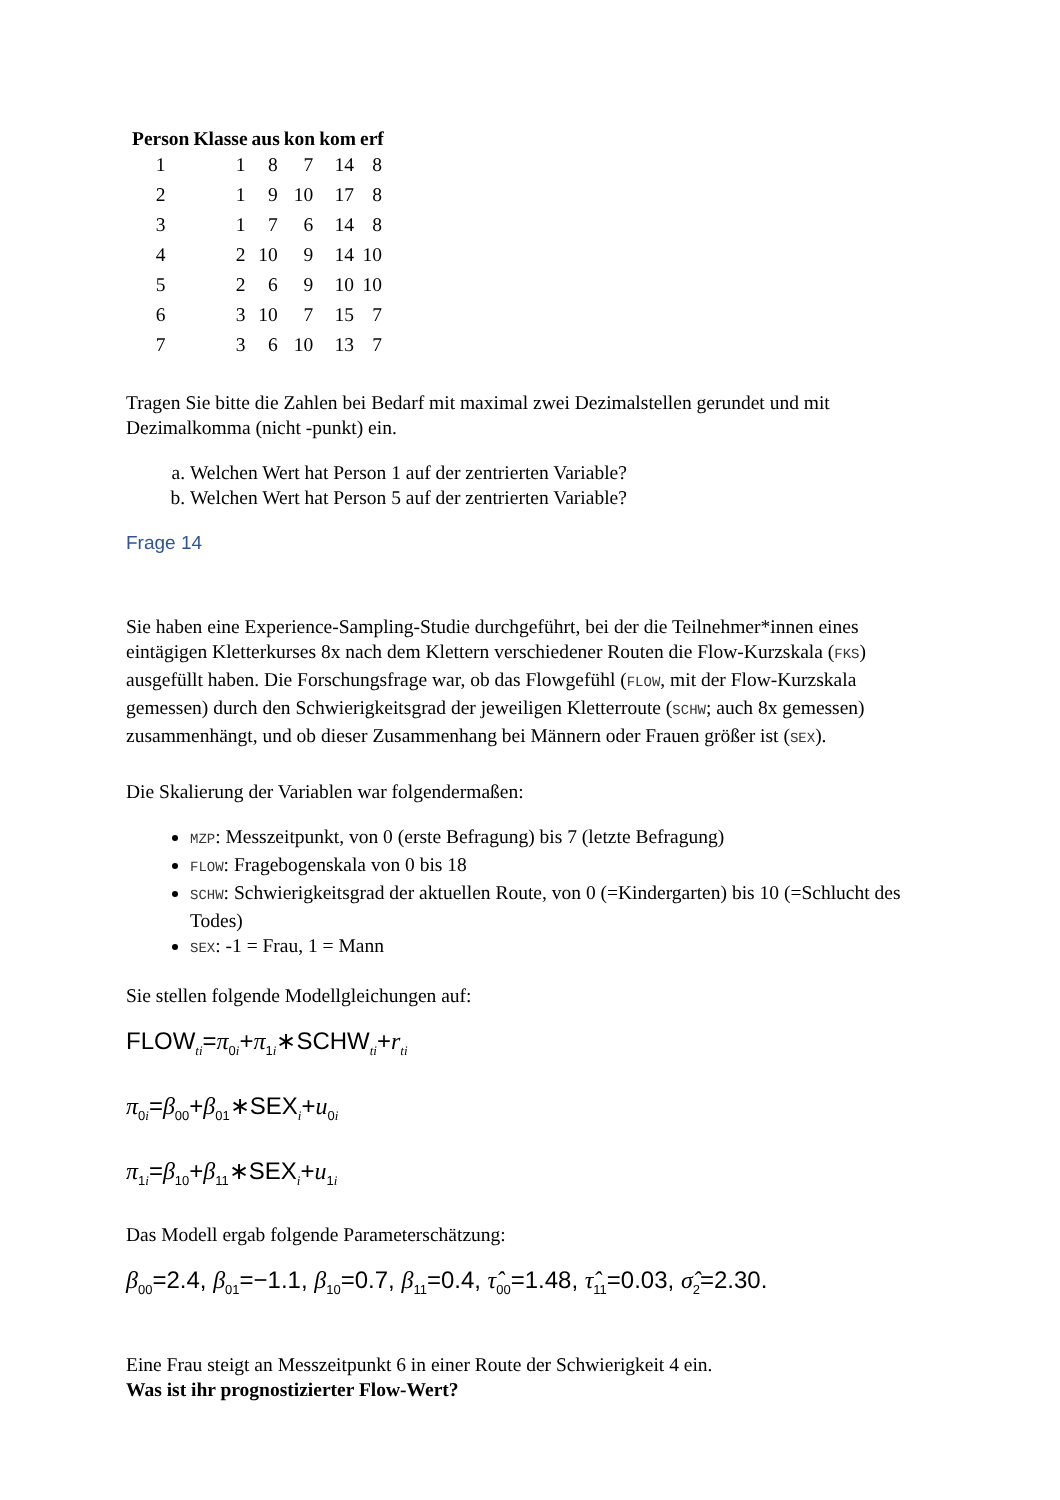| Person | Klasse | aus | kon | kom | erf |
| --- | --- | --- | --- | --- | --- |
| 1 | 1 | 8 | 7 | 14 | 8 |
| 2 | 1 | 9 | 10 | 17 | 8 |
| 3 | 1 | 7 | 6 | 14 | 8 |
| 4 | 2 | 10 | 9 | 14 | 10 |
| 5 | 2 | 6 | 9 | 10 | 10 |
| 6 | 3 | 10 | 7 | 15 | 7 |
| 7 | 3 | 6 | 10 | 13 | 7 |
Tragen Sie bitte die Zahlen bei Bedarf mit maximal zwei Dezimalstellen gerundet und mit Dezimalkomma (nicht -punkt) ein.
a. Welchen Wert hat Person 1 auf der zentrierten Variable?
b. Welchen Wert hat Person 5 auf der zentrierten Variable?
Frage 14
Sie haben eine Experience-Sampling-Studie durchgeführt, bei der die Teilnehmer*innen eines eintägigen Kletterkurses 8x nach dem Klettern verschiedener Routen die Flow-Kurzskala (FKS) ausgefüllt haben. Die Forschungsfrage war, ob das Flowgefühl (FLOW, mit der Flow-Kurzskala gemessen) durch den Schwierigkeitsgrad der jeweiligen Kletterroute (SCHW; auch 8x gemessen) zusammenhängt, und ob dieser Zusammenhang bei Männern oder Frauen größer ist (SEX).
Die Skalierung der Variablen war folgendermaßen:
MZP: Messzeitpunkt, von 0 (erste Befragung) bis 7 (letzte Befragung)
FLOW: Fragebogenskala von 0 bis 18
SCHW: Schwierigkeitsgrad der aktuellen Route, von 0 (=Kindergarten) bis 10 (=Schlucht des Todes)
SEX: -1 = Frau, 1 = Mann
Sie stellen folgende Modellgleichungen auf:
FLOW<sub>ti</sub>=π<sub>0i</sub>+π<sub>1i</sub>∗SCHW<sub>ti</sub>+r<sub>ti</sub>
π<sub>0i</sub>=β<sub>00</sub>+β<sub>01</sub>∗SEX<sub>i</sub>+u<sub>0i</sub>
π<sub>1i</sub>=β<sub>10</sub>+β<sub>11</sub>∗SEX<sub>i</sub>+u<sub>1i</sub>
Das Modell ergab folgende Parameterschätzung:
β<sub>00</sub>=2.4, β<sub>01</sub>=−1.1, β<sub>10</sub>=0.7, β<sub>11</sub>=0.4, τ̂<sub>00</sub>=1.48, τ̂<sub>11</sub>=0.03, σ̂<sub>2</sub>=2.30.
Eine Frau steigt an Messzeitpunkt 6 in einer Route der Schwierigkeit 4 ein.
Was ist ihr prognostizierter Flow-Wert?